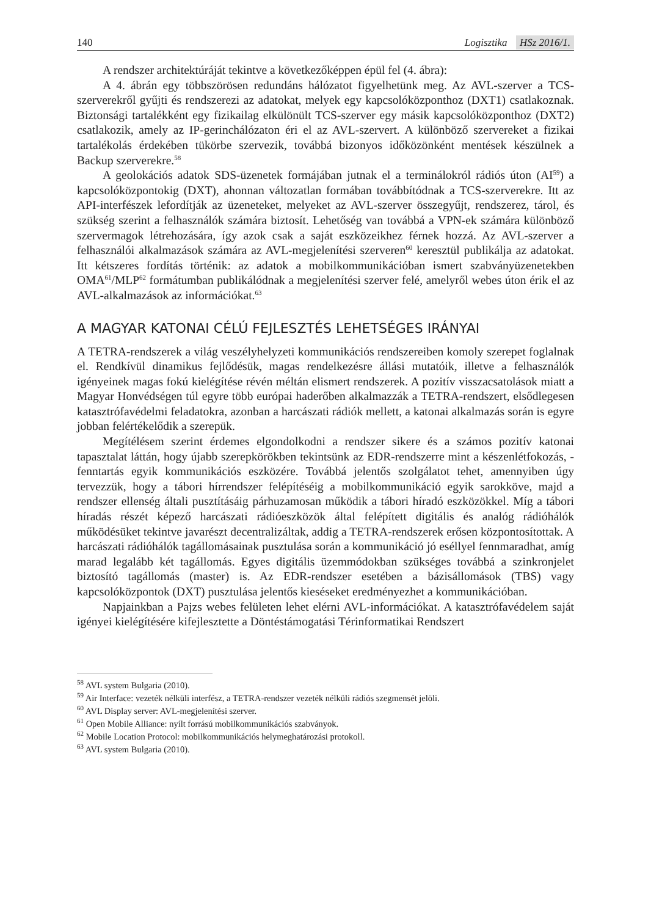140 Logisztika HSz 2016/1.
A rendszer architektúráját tekintve a következőképpen épül fel (4. ábra):
A 4. ábrán egy többszörösen redundáns hálózatot figyelhetünk meg. Az AVL-szerver a TCS-szerverekről gyűjti és rendszerezi az adatokat, melyek egy kapcsolóközponthoz (DXT1) csatlakoznak. Biztonsági tartalékként egy fizikailag elkülönült TCS-szerver egy másik kapcsolóközponthoz (DXT2) csatlakozik, amely az IP-gerinchálózaton éri el az AVL-szervert. A különböző szervereket a fizikai tartalékolás érdekében tükörbe szervezik, továbbá bizonyos időközönként mentések készülnek a Backup szerverekre.<sup>58</sup>
A geolokációs adatok SDS-üzenetek formájában jutnak el a terminálokról rádiós úton (AI<sup>59</sup>) a kapcsolóközpontokig (DXT), ahonnan változatlan formában továbbítódnak a TCS-szerverekre. Itt az API-interfészek lefordítják az üzeneteket, melyeket az AVL-szerver összegyűjt, rendszerez, tárol, és szükség szerint a felhasználók számára biztosít. Lehetőség van továbbá a VPN-ek számára különböző szervermagok létrehozására, így azok csak a saját eszközeikhez férnek hozzá. Az AVL-szerver a felhasználói alkalmazások számára az AVL-megjelenítési szerveren<sup>60</sup> keresztül publikálja az adatokat. Itt kétszeres fordítás történik: az adatok a mobilkommunikációban ismert szabványüzenetekben OMA<sup>61</sup>/MLP<sup>62</sup> formátumban publikálódnak a megjelenítési szerver felé, amelyről webes úton érik el az AVL-alkalmazások az információkat.<sup>63</sup>
A MAGYAR KATONAI CÉLÚ FEJLESZTÉS LEHETSÉGES IRÁNYAI
A TETRA-rendszerek a világ veszélyhelyzeti kommunikációs rendszereiben komoly szerepet foglalnak el. Rendkívül dinamikus fejlődésük, magas rendelkezésre állási mutatóik, illetve a felhasználók igényeinek magas fokú kielégítése révén méltán elismert rendszerek. A pozitív visszacsatolások miatt a Magyar Honvédségen túl egyre több európai haderőben alkalmazzák a TETRA-rendszert, elsődlegesen katasztrófavédelmi feladatokra, azonban a harcászati rádiók mellett, a katonai alkalmazás során is egyre jobban felértékelődik a szerepük.
Megítélésem szerint érdemes elgondolkodni a rendszer sikere és a számos pozitív katonai tapasztalat láttán, hogy újabb szerepkörökben tekintsünk az EDR-rendszerre mint a készenlétfokozás, -fenntartás egyik kommunikációs eszközére. Továbbá jelentős szolgálatot tehet, amennyiben úgy tervezzük, hogy a tábori hírrendszer felépítéséig a mobilkommunikáció egyik sarokköve, majd a rendszer ellenség általi pusztításáig párhuzamosan működik a tábori híradó eszközökkel. Míg a tábori híradás részét képező harcászati rádióeszközök által felépített digitális és analóg rádióhálók működésüket tekintve javarészt decentralizáltak, addig a TETRA-rendszerek erősen központosítottak. A harcászati rádióhálók tagállomásainak pusztulása során a kommunikáció jó eséllyel fennmaradhat, amíg marad legalább két tagállomás. Egyes digitális üzemmódokban szükséges továbbá a szinkronjelet biztosító tagállomás (master) is. Az EDR-rendszer esetében a bázisállomások (TBS) vagy kapcsolóközpontok (DXT) pusztulása jelentős kieséseket eredményezhet a kommunikációban.
Napjainkban a Pajzs webes felületen lehet elérni AVL-információkat. A katasztrófavédelem saját igényei kielégítésére kifejlesztette a Döntéstámogatási Térinformatikai Rendszert
<sup>58</sup> AVL system Bulgaria (2010).
<sup>59</sup> Air Interface: vezeték nélküli interfész, a TETRA-rendszer vezeték nélküli rádiós szegmensét jelöli.
<sup>60</sup> AVL Display server: AVL-megjelenítési szerver.
<sup>61</sup> Open Mobile Alliance: nyílt forrású mobilkommunikációs szabványok.
<sup>62</sup> Mobile Location Protocol: mobilkommunikációs helymeghatározási protokoll.
<sup>63</sup> AVL system Bulgaria (2010).